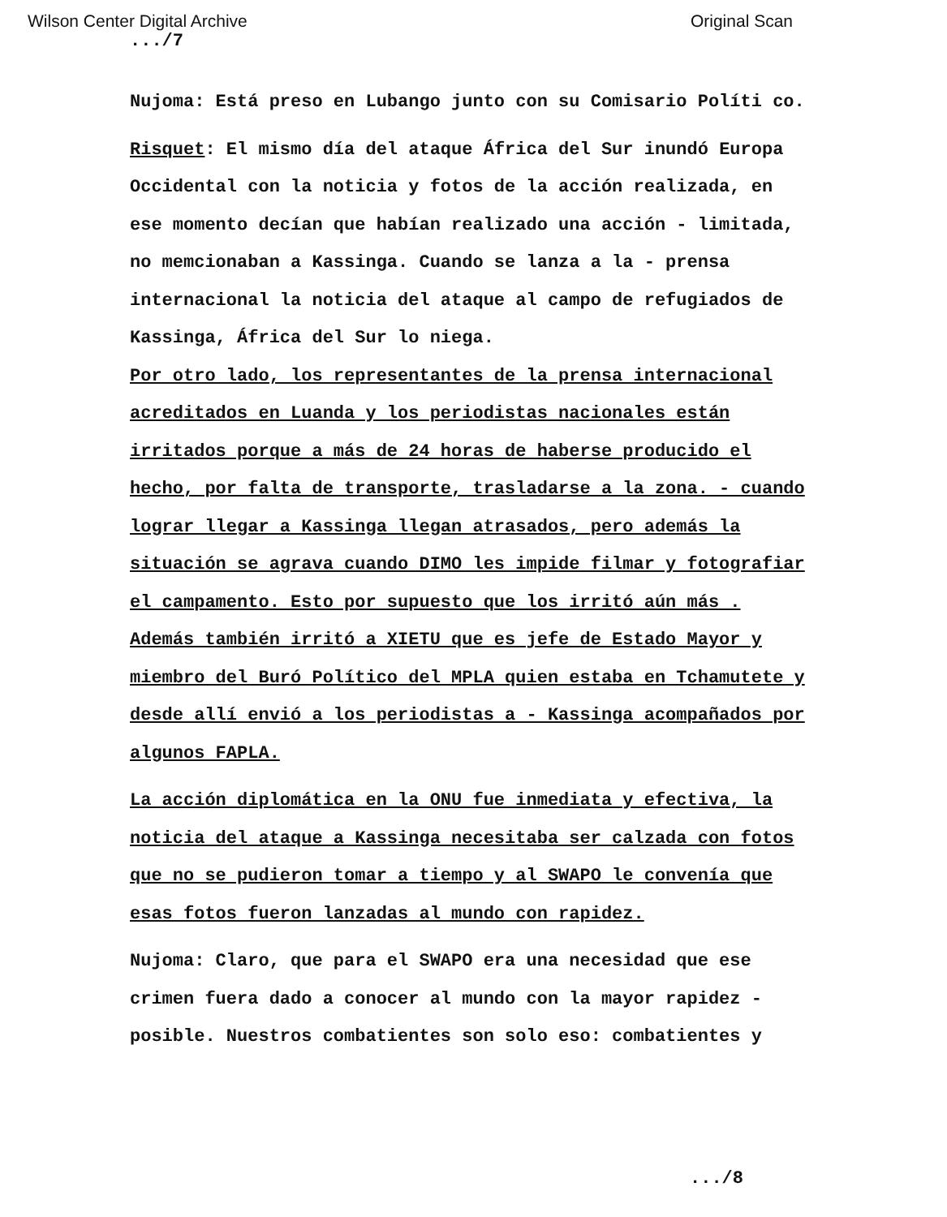Wilson Center Digital Archive Original Scan
.../7
Nujoma: Está preso en Lubango junto con su Comisario Políti co.
Risquet: El mismo día del ataque África del Sur inundó Europa Occidental con la noticia y fotos de la acción realizada, en ese momento decían que habían realizado una acción - limitada, no memcionaban a Kassinga. Cuando se lanza a la - prensa internacional la noticia del ataque al campo de refugiados de Kassinga, África del Sur lo niega.
Por otro lado, los representantes de la prensa internacional acreditados en Luanda y los periodistas nacionales están irritados porque a más de 24 horas de haberse producido el hecho, por falta de transporte, trasladarse a la zona. - cuando lograr llegar a Kassinga llegan atrasados, pero además la situación se agrava cuando DIMO les impide filmar y fotografiar el campamento. Esto por supuesto que los irritó aún más . Además también irritó a XIETU que es jefe de Estado Mayor y miembro del Buró Político del MPLA quien estaba en Tchamutete y desde allí envió a los periodistas a - Kassinga acompañados por algunos FAPLA.
La acción diplomática en la ONU fue inmediata y efectiva, la noticia del ataque a Kassinga necesitaba ser calzada con fotos que no se pudieron tomar a tiempo y al SWAPO le convenía que esas fotos fueron lanzadas al mundo con rapidez.
Nujoma: Claro, que para el SWAPO era una necesidad que ese crimen fuera dado a conocer al mundo con la mayor rapidez - posible. Nuestros combatientes son solo eso: combatientes y
.../8